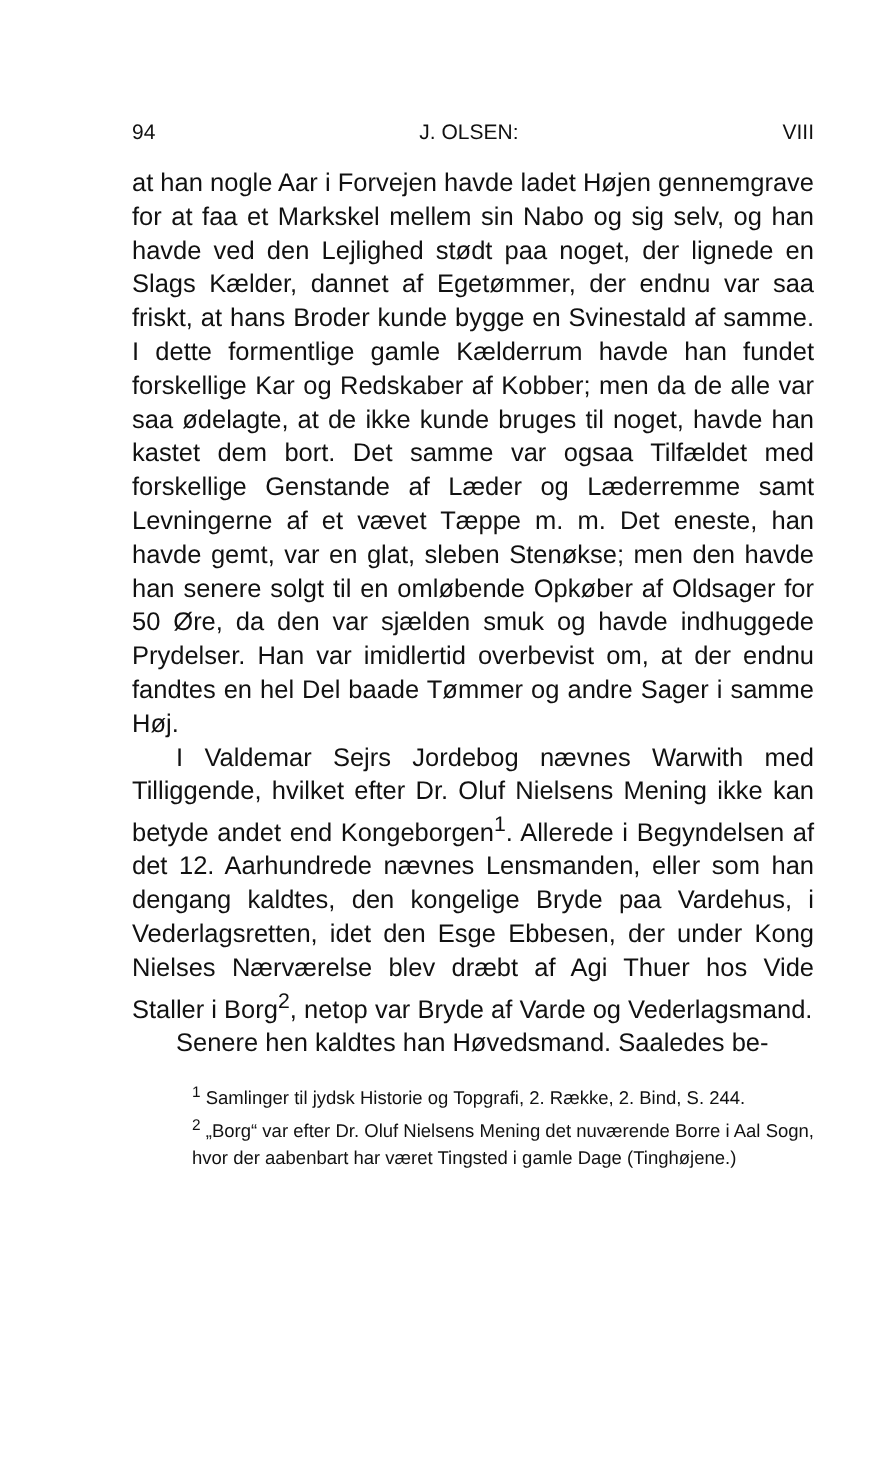94 J. OLSEN: VIII
at han nogle Aar i Forvejen havde ladet Højen gennemgrave for at faa et Markskel mellem sin Nabo og sig selv, og han havde ved den Lejlighed stødt paa noget, der lignede en Slags Kælder, dannet af Egetømmer, der endnu var saa friskt, at hans Broder kunde bygge en Svinestald af samme. I dette formentlige gamle Kælderrum havde han fundet forskellige Kar og Redskaber af Kobber; men da de alle var saa ødelagte, at de ikke kunde bruges til noget, havde han kastet dem bort. Det samme var ogsaa Tilfældet med forskellige Genstande af Læder og Læderremme samt Levningerne af et vævet Tæppe m. m. Det eneste, han havde gemt, var en glat, sleben Stenøkse; men den havde han senere solgt til en omløbende Opkøber af Oldsager for 50 Øre, da den var sjælden smuk og havde indhuggede Prydelser. Han var imidlertid overbevist om, at der endnu fandtes en hel Del baade Tømmer og andre Sager i samme Høj.
I Valdemar Sejrs Jordebog nævnes Warwith med Tilliggende, hvilket efter Dr. Oluf Nielsens Mening ikke kan betyde andet end Kongeborgen<sup>1</sup>. Allerede i Begyndelsen af det 12. Aarhundrede nævnes Lensmanden, eller som han dengang kaldtes, den kongelige Bryde paa Vardehus, i Vederlagsretten, idet den Esge Ebbesen, der under Kong Nielses Nærværelse blev dræbt af Agi Thuer hos Vide Staller i Borg<sup>2</sup>, netop var Bryde af Varde og Vederlagsmand.
Senere hen kaldtes han Høvedsmand. Saaledes be-
<sup>1</sup> Samlinger til jydsk Historie og Topgrafi, 2. Række, 2. Bind, S. 244.
<sup>2</sup> „Borg“ var efter Dr. Oluf Nielsens Mening det nuværende Borre i Aal Sogn, hvor der aabenbart har været Tingsted i gamle Dage (Tinghøjene.)